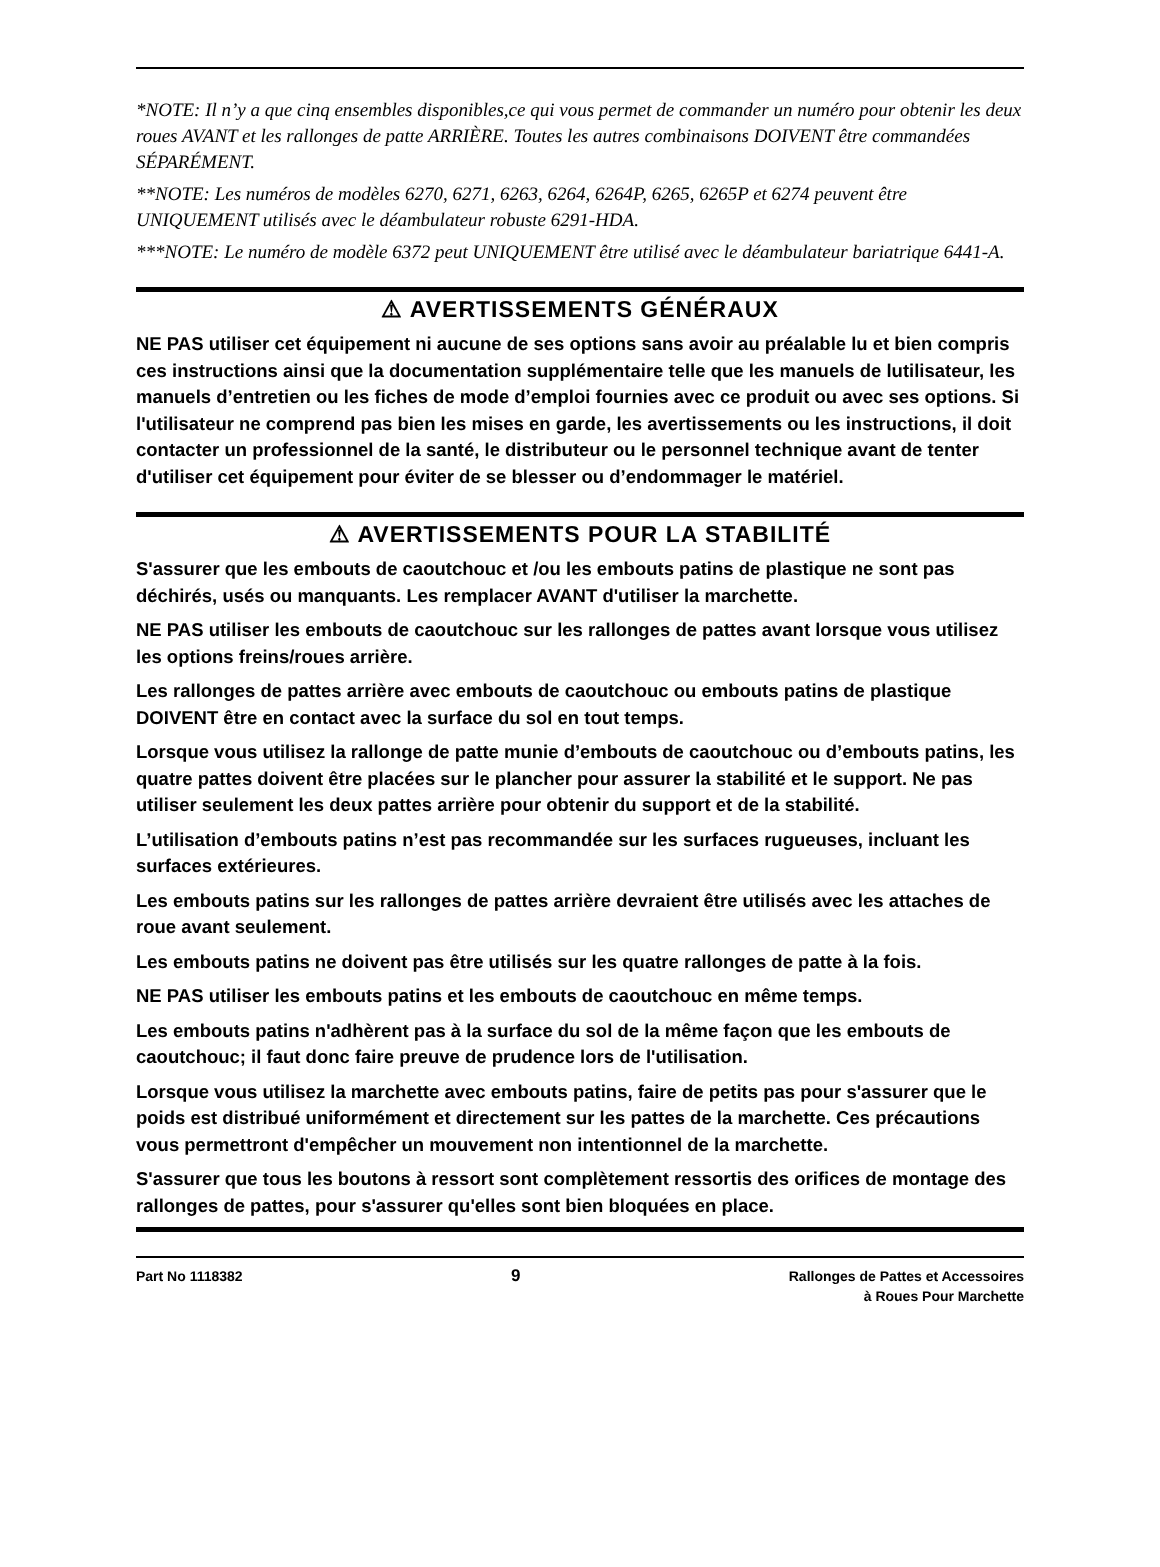*NOTE: Il n’y a que cinq ensembles disponibles,ce qui vous permet de commander un numéro pour obtenir les deux roues AVANT et les rallonges de patte ARRIÈRE. Toutes les autres combinaisons DOIVENT être commandées SÉPARÉMENT.
**NOTE: Les numéros de modèles 6270, 6271, 6263, 6264, 6264P, 6265, 6265P et 6274 peuvent être UNIQUEMENT utilisés avec le déambulateur robuste 6291-HDA.
***NOTE: Le numéro de modèle 6372 peut UNIQUEMENT être utilisé avec le déambulateur bariatrique 6441-A.
⚠ AVERTISSEMENTS GÉNÉRAUX
NE PAS utiliser cet équipement ni aucune de ses options sans avoir au préalable lu et bien compris ces instructions ainsi que la documentation supplémentaire telle que les manuels de lutilisateur, les manuels d’entretien ou les fiches de mode d’emploi fournies avec ce produit ou avec ses options. Si l'utilisateur ne comprend pas bien les mises en garde, les avertissements ou les instructions, il doit contacter un professionnel de la santé, le distributeur ou le personnel technique avant de tenter d'utiliser cet équipement pour éviter de se blesser ou d’endommager le matériel.
⚠ AVERTISSEMENTS POUR LA STABILITÉ
S'assurer que les embouts de caoutchouc et /ou les embouts patins de plastique ne sont pas déchirés, usés ou manquants. Les remplacer AVANT d'utiliser la marchette.
NE PAS utiliser les embouts de caoutchouc sur les rallonges de pattes avant lorsque vous utilisez les options freins/roues arrière.
Les rallonges de pattes arrière avec embouts de caoutchouc ou embouts patins de plastique DOIVENT être en contact avec la surface du sol en tout temps.
Lorsque vous utilisez la rallonge de patte munie d’embouts de caoutchouc ou d’embouts patins, les quatre pattes doivent être placées sur le plancher pour assurer la stabilité et le support. Ne pas utiliser seulement les deux pattes arrière pour obtenir du support et de la stabilité.
L’utilisation d’embouts patins n’est pas recommandée sur les surfaces rugueuses, incluant les surfaces extérieures.
Les embouts patins sur les rallonges de pattes arrière devraient être utilisés avec les attaches de roue avant seulement.
Les embouts patins ne doivent pas être utilisés sur les quatre rallonges de patte à la fois.
NE PAS utiliser les embouts patins et les embouts de caoutchouc en même temps.
Les embouts patins n'adhèrent pas à la surface du sol de la même façon que les embouts de caoutchouc; il faut donc faire preuve de prudence lors de l'utilisation.
Lorsque vous utilisez la marchette avec embouts patins, faire de petits pas pour s'assurer que le poids est distribué uniformément et directement sur les pattes de la marchette. Ces précautions vous permettront d'empêcher un mouvement non intentionnel de la marchette.
S'assurer que tous les boutons à ressort sont complètement ressortis des orifices de montage des rallonges de pattes, pour s'assurer qu'elles sont bien bloquées en place.
Part No 1118382
9
Rallonges de Pattes et Accessoires
à Roues Pour Marchette